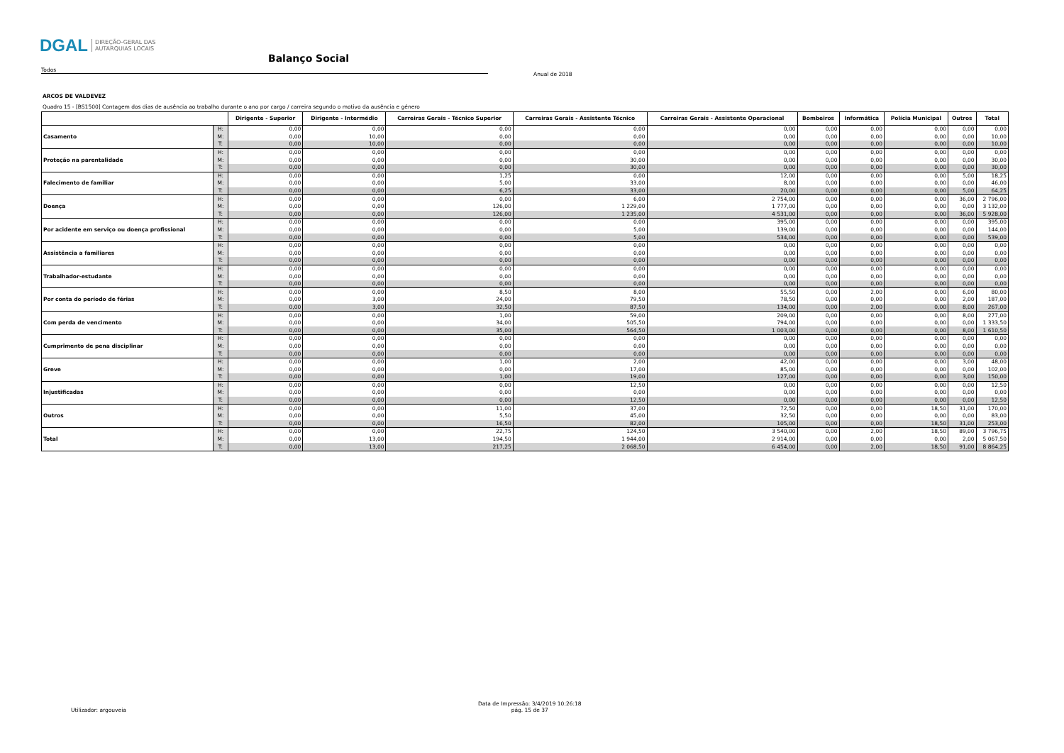DGAL DIREÇÃO-GERAL DAS
AUTARQUIAS LOCAIS
Balanço Social
Todos
Anual de 2018
ARCOS DE VALDEVEZ
Quadro 15 - [BS1500] Contagem dos dias de ausência ao trabalho durante o ano por cargo / carreira segundo o motivo da ausência e género
| | | Dirigente - Superior | Dirigente - Intermédio | Carreiras Gerais - Técnico Superior | Carreiras Gerais - Assistente Técnico | Carreiras Gerais - Assistente Operacional | Bombeiros | Informática | Polícia Municipal | Outros | Total |
| --- | --- | --- | --- | --- | --- | --- | --- | --- | --- | --- | --- |
| Casamento | H: | 0,00 | 0,00 | 0,00 | 0,00 | 0,00 | 0,00 | 0,00 | 0,00 | 0,00 | 0,00 |
| | M: | 0,00 | 10,00 | 0,00 | 0,00 | 0,00 | 0,00 | 0,00 | 0,00 | 0,00 | 10,00 |
| | T: | 0,00 | 10,00 | 0,00 | 0,00 | 0,00 | 0,00 | 0,00 | 0,00 | 0,00 | 10,00 |
| Proteção na parentalidade | H: | 0,00 | 0,00 | 0,00 | 0,00 | 0,00 | 0,00 | 0,00 | 0,00 | 0,00 | 0,00 |
| | M: | 0,00 | 0,00 | 0,00 | 30,00 | 0,00 | 0,00 | 0,00 | 0,00 | 0,00 | 30,00 |
| | T: | 0,00 | 0,00 | 0,00 | 30,00 | 0,00 | 0,00 | 0,00 | 0,00 | 0,00 | 30,00 |
| Falecimento de familiar | H: | 0,00 | 0,00 | 1,25 | 0,00 | 12,00 | 0,00 | 0,00 | 0,00 | 5,00 | 18,25 |
| | M: | 0,00 | 0,00 | 5,00 | 33,00 | 8,00 | 0,00 | 0,00 | 0,00 | 0,00 | 46,00 |
| | T: | 0,00 | 0,00 | 6,25 | 33,00 | 20,00 | 0,00 | 0,00 | 0,00 | 5,00 | 64,25 |
| Doença | H: | 0,00 | 0,00 | 0,00 | 6,00 | 2 754,00 | 0,00 | 0,00 | 0,00 | 36,00 | 2 796,00 |
| | M: | 0,00 | 0,00 | 126,00 | 1 229,00 | 1 777,00 | 0,00 | 0,00 | 0,00 | 0,00 | 3 132,00 |
| | T: | 0,00 | 0,00 | 126,00 | 1 235,00 | 4 531,00 | 0,00 | 0,00 | 0,00 | 36,00 | 5 928,00 |
| Por acidente em serviço ou doença profissional | H: | 0,00 | 0,00 | 0,00 | 0,00 | 395,00 | 0,00 | 0,00 | 0,00 | 0,00 | 395,00 |
| | M: | 0,00 | 0,00 | 0,00 | 5,00 | 139,00 | 0,00 | 0,00 | 0,00 | 0,00 | 144,00 |
| | T: | 0,00 | 0,00 | 0,00 | 5,00 | 534,00 | 0,00 | 0,00 | 0,00 | 0,00 | 539,00 |
| Assistência a familiares | H: | 0,00 | 0,00 | 0,00 | 0,00 | 0,00 | 0,00 | 0,00 | 0,00 | 0,00 | 0,00 |
| | M: | 0,00 | 0,00 | 0,00 | 0,00 | 0,00 | 0,00 | 0,00 | 0,00 | 0,00 | 0,00 |
| | T: | 0,00 | 0,00 | 0,00 | 0,00 | 0,00 | 0,00 | 0,00 | 0,00 | 0,00 | 0,00 |
| Trabalhador-estudante | H: | 0,00 | 0,00 | 0,00 | 0,00 | 0,00 | 0,00 | 0,00 | 0,00 | 0,00 | 0,00 |
| | M: | 0,00 | 0,00 | 0,00 | 0,00 | 0,00 | 0,00 | 0,00 | 0,00 | 0,00 | 0,00 |
| | T: | 0,00 | 0,00 | 0,00 | 0,00 | 0,00 | 0,00 | 0,00 | 0,00 | 0,00 | 0,00 |
| Por conta do período de férias | H: | 0,00 | 0,00 | 8,50 | 8,00 | 55,50 | 0,00 | 2,00 | 0,00 | 6,00 | 80,00 |
| | M: | 0,00 | 3,00 | 24,00 | 79,50 | 78,50 | 0,00 | 0,00 | 0,00 | 2,00 | 187,00 |
| | T: | 0,00 | 3,00 | 32,50 | 87,50 | 134,00 | 0,00 | 2,00 | 0,00 | 8,00 | 267,00 |
| Com perda de vencimento | H: | 0,00 | 0,00 | 1,00 | 59,00 | 209,00 | 0,00 | 0,00 | 0,00 | 8,00 | 277,00 |
| | M: | 0,00 | 0,00 | 34,00 | 505,50 | 794,00 | 0,00 | 0,00 | 0,00 | 0,00 | 1 333,50 |
| | T: | 0,00 | 0,00 | 35,00 | 564,50 | 1 003,00 | 0,00 | 0,00 | 0,00 | 8,00 | 1 610,50 |
| Cumprimento de pena disciplinar | H: | 0,00 | 0,00 | 0,00 | 0,00 | 0,00 | 0,00 | 0,00 | 0,00 | 0,00 | 0,00 |
| | M: | 0,00 | 0,00 | 0,00 | 0,00 | 0,00 | 0,00 | 0,00 | 0,00 | 0,00 | 0,00 |
| | T: | 0,00 | 0,00 | 0,00 | 0,00 | 0,00 | 0,00 | 0,00 | 0,00 | 0,00 | 0,00 |
| Greve | H: | 0,00 | 0,00 | 1,00 | 2,00 | 42,00 | 0,00 | 0,00 | 0,00 | 3,00 | 48,00 |
| | M: | 0,00 | 0,00 | 0,00 | 17,00 | 85,00 | 0,00 | 0,00 | 0,00 | 0,00 | 102,00 |
| | T: | 0,00 | 0,00 | 1,00 | 19,00 | 127,00 | 0,00 | 0,00 | 0,00 | 3,00 | 150,00 |
| Injustificadas | H: | 0,00 | 0,00 | 0,00 | 12,50 | 0,00 | 0,00 | 0,00 | 0,00 | 0,00 | 12,50 |
| | M: | 0,00 | 0,00 | 0,00 | 0,00 | 0,00 | 0,00 | 0,00 | 0,00 | 0,00 | 0,00 |
| | T: | 0,00 | 0,00 | 0,00 | 12,50 | 0,00 | 0,00 | 0,00 | 0,00 | 0,00 | 12,50 |
| Outros | H: | 0,00 | 0,00 | 11,00 | 37,00 | 72,50 | 0,00 | 0,00 | 18,50 | 31,00 | 170,00 |
| | M: | 0,00 | 0,00 | 5,50 | 45,00 | 32,50 | 0,00 | 0,00 | 0,00 | 0,00 | 83,00 |
| | T: | 0,00 | 0,00 | 16,50 | 82,00 | 105,00 | 0,00 | 0,00 | 18,50 | 31,00 | 253,00 |
| Total | H: | 0,00 | 0,00 | 22,75 | 124,50 | 3 540,00 | 0,00 | 2,00 | 18,50 | 89,00 | 3 796,75 |
| | M: | 0,00 | 13,00 | 194,50 | 1 944,00 | 2 914,00 | 0,00 | 0,00 | 0,00 | 2,00 | 5 067,50 |
| | T: | 0,00 | 13,00 | 217,25 | 2 068,50 | 6 454,00 | 0,00 | 2,00 | 18,50 | 91,00 | 8 864,25 |
Utilizador: argouveia
Data de Impressão: 3/4/2019 10:26:18
pág. 15 de 37